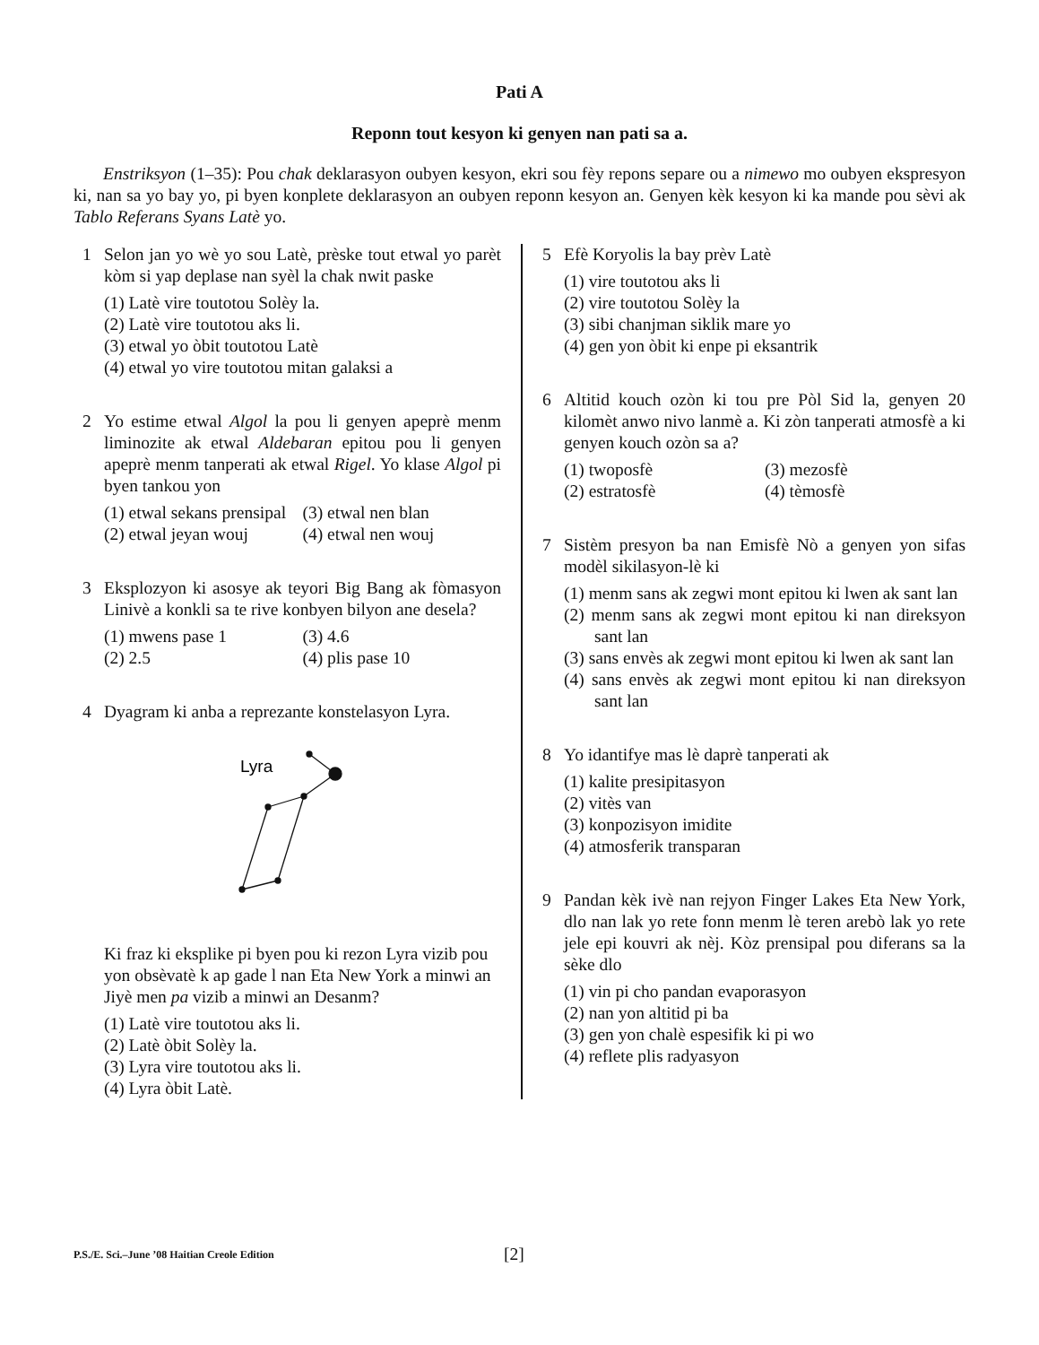Pati A
Reponn tout kesyon ki genyen nan pati sa a.
Enstriksyon (1–35): Pou chak deklarasyon oubyen kesyon, ekri sou fèy repons separe ou a nimewo mo oubyen ekspresyon ki, nan sa yo bay yo, pi byen konplete deklarasyon an oubyen reponn kesyon an. Genyen kèk kesyon ki ka mande pou sèvi ak Tablo Referans Syans Latè yo.
1 Selon jan yo wè yo sou Latè, prèske tout etwal yo parèt kòm si yap deplase nan syèl la chak nwit paske
(1) Latè vire toutotou Solèy la.
(2) Latè vire toutotou aks li.
(3) etwal yo òbit toutotou Latè
(4) etwal yo vire toutotou mitan galaksi a
2 Yo estime etwal Algol la pou li genyen apeprè menm liminozite ak etwal Aldebaran epitou pou li genyen apeprè menm tanperati ak etwal Rigel. Yo klase Algol pi byen tankou yon
(1) etwal sekans prensipal
(3) etwal nen blan
(2) etwal jeyan wouj
(4) etwal nen wouj
3 Eksplozyon ki asosye ak teyori Big Bang ak fòmasyon Linivè a konkli sa te rive konbyen bilyon ane desela?
(1) mwens pase 1
(3) 4.6
(2) 2.5
(4) plis pase 10
4 Dyagram ki anba a reprezante konstelasyon Lyra.
Lyra
Ki fraz ki eksplike pi byen pou ki rezon Lyra vizib pou yon obsèvatè k ap gade l nan Eta New York a minwi an Jiyè men pa vizib a minwi an Desanm?
(1) Latè vire toutotou aks li.
(2) Latè òbit Solèy la.
(3) Lyra vire toutotou aks li.
(4) Lyra òbit Latè.
5 Efè Koryolis la bay prèv Latè
(1) vire toutotou aks li
(2) vire toutotou Solèy la
(3) sibi chanjman siklik mare yo
(4) gen yon òbit ki enpe pi eksantrik
6 Altitid kouch ozòn ki tou pre Pòl Sid la, genyen 20 kilomèt anwo nivo lanmè a. Ki zòn tanperati atmosfè a ki genyen kouch ozòn sa a?
(1) twoposfè
(3) mezosfè
(2) estratosfè
(4) tèmosfè
7 Sistèm presyon ba nan Emisfè Nò a genyen yon sifas modèl sikilasyon-lè ki
(1) menm sans ak zegwi mont epitou ki lwen ak sant lan
(2) menm sans ak zegwi mont epitou ki nan direksyon sant lan
(3) sans envès ak zegwi mont epitou ki lwen ak sant lan
(4) sans envès ak zegwi mont epitou ki nan direksyon sant lan
8 Yo idantifye mas lè daprè tanperati ak
(1) kalite presipitasyon
(2) vitès van
(3) konpozisyon imidite
(4) atmosferik transparan
9 Pandan kèk ivè nan rejyon Finger Lakes Eta New York, dlo nan lak yo rete fonn menm lè teren arebò lak yo rete jele epi kouvri ak nèj. Kòz prensipal pou diferans sa la sèke dlo
(1) vin pi cho pandan evaporasyon
(2) nan yon altitid pi ba
(3) gen yon chalè espesifik ki pi wo
(4) reflete plis radyasyon
P.S./E. Sci.–June ’08 Haitian Creole Edition [2]